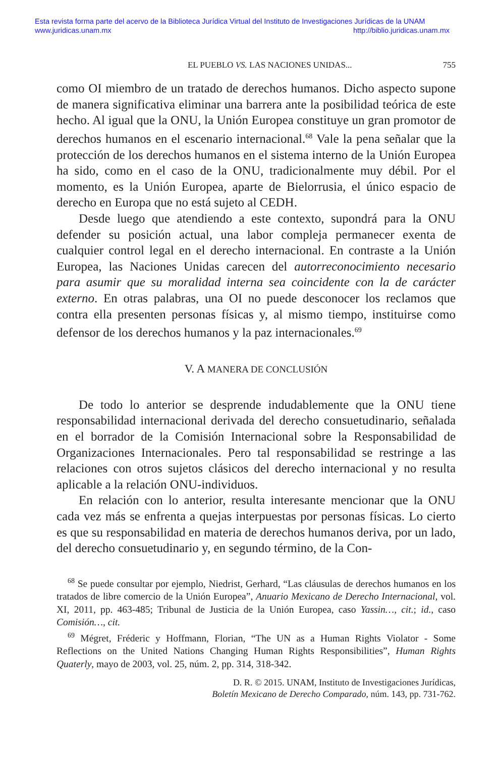Esta revista forma parte del acervo de la Biblioteca Jurídica Virtual del Instituto de Investigaciones Jurídicas de la UNAM
www.juridicas.unam.mx http://biblio.juridicas.unam.mx
EL PUEBLO VS. LAS NACIONES UNIDAS... 755
como OI miembro de un tratado de derechos humanos. Dicho aspecto supone de manera significativa eliminar una barrera ante la posibilidad teórica de este hecho. Al igual que la ONU, la Unión Europea constituye un gran promotor de derechos humanos en el escenario internacional.<sup>68</sup> Vale la pena señalar que la protección de los derechos humanos en el sistema interno de la Unión Europea ha sido, como en el caso de la ONU, tradicionalmente muy débil. Por el momento, es la Unión Europea, aparte de Bielorrusia, el único espacio de derecho en Europa que no está sujeto al CEDH.
Desde luego que atendiendo a este contexto, supondrá para la ONU defender su posición actual, una labor compleja permanecer exenta de cualquier control legal en el derecho internacional. En contraste a la Unión Europea, las Naciones Unidas carecen del autorreconocimiento necesario para asumir que su moralidad interna sea coincidente con la de carácter externo. En otras palabras, una OI no puede desconocer los reclamos que contra ella presenten personas físicas y, al mismo tiempo, instituirse como defensor de los derechos humanos y la paz internacionales.<sup>69</sup>
V. A MANERA DE CONCLUSIÓN
De todo lo anterior se desprende indudablemente que la ONU tiene responsabilidad internacional derivada del derecho consuetudinario, señalada en el borrador de la Comisión Internacional sobre la Responsabilidad de Organizaciones Internacionales. Pero tal responsabilidad se restringe a las relaciones con otros sujetos clásicos del derecho internacional y no resulta aplicable a la relación ONU-individuos.
En relación con lo anterior, resulta interesante mencionar que la ONU cada vez más se enfrenta a quejas interpuestas por personas físicas. Lo cierto es que su responsabilidad en materia de derechos humanos deriva, por un lado, del derecho consuetudinario y, en segundo término, de la Con-
<sup>68</sup> Se puede consultar por ejemplo, Niedrist, Gerhard, “Las cláusulas de derechos humanos en los tratados de libre comercio de la Unión Europea”, Anuario Mexicano de Derecho Internacional, vol. XI, 2011, pp. 463-485; Tribunal de Justicia de la Unión Europea, caso Yassin…, cit.; id., caso Comisión…, cit.
<sup>69</sup> Mégret, Fréderic y Hoffmann, Florian, “The UN as a Human Rights Violator - Some Reflections on the United Nations Changing Human Rights Responsibilities”, Human Rights Quaterly, mayo de 2003, vol. 25, núm. 2, pp. 314, 318-342.
D. R. © 2015. UNAM, Instituto de Investigaciones Jurídicas,
Boletín Mexicano de Derecho Comparado, núm. 143, pp. 731-762.